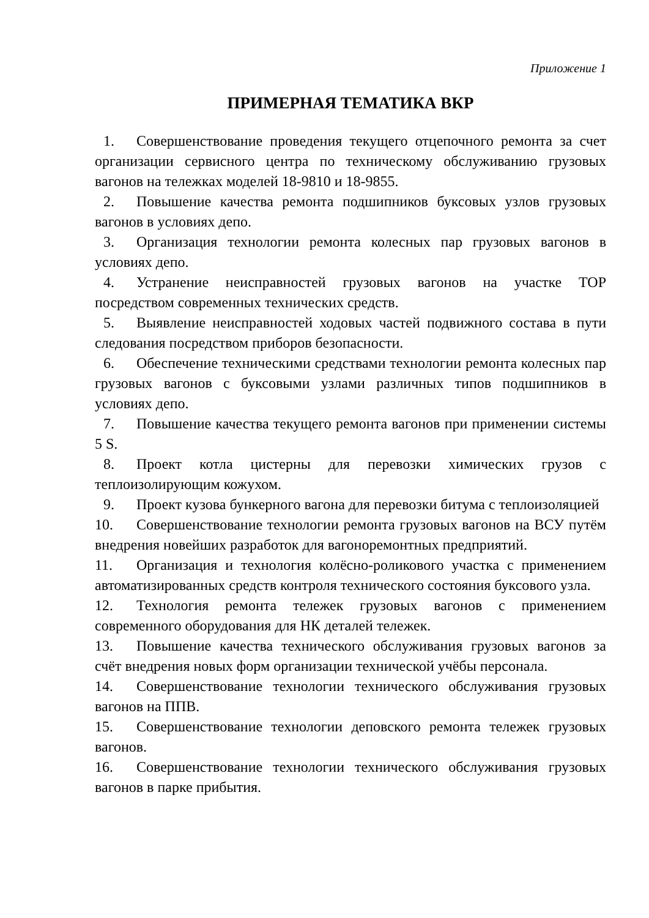Приложение 1
ПРИМЕРНАЯ ТЕМАТИКА ВКР
1. Совершенствование проведения текущего отцепочного ремонта за счет организации сервисного центра по техническому обслуживанию грузовых вагонов на тележках моделей 18-9810 и 18-9855.
2. Повышение качества ремонта подшипников буксовых узлов грузовых вагонов в условиях депо.
3. Организация технологии ремонта колесных пар грузовых вагонов в условиях депо.
4. Устранение неисправностей грузовых вагонов на участке ТОР посредством современных технических средств.
5. Выявление неисправностей ходовых частей подвижного состава в пути следования посредством приборов безопасности.
6. Обеспечение техническими средствами технологии ремонта колесных пар грузовых вагонов с буксовыми узлами различных типов подшипников в условиях депо.
7. Повышение качества текущего ремонта вагонов при применении системы 5 S.
8. Проект котла цистерны для перевозки химических грузов с теплоизолирующим кожухом.
9. Проект кузова бункерного вагона для перевозки битума с теплоизоляцией
10. Совершенствование технологии ремонта грузовых вагонов на ВСУ путём внедрения новейших разработок для вагоноремонтных предприятий.
11. Организация и технология колёсно-роликового участка с применением автоматизированных средств контроля технического состояния буксового узла.
12. Технология ремонта тележек грузовых вагонов с применением современного оборудования для НК деталей тележек.
13. Повышение качества технического обслуживания грузовых вагонов за счёт внедрения новых форм организации технической учёбы персонала.
14. Совершенствование технологии технического обслуживания грузовых вагонов на ППВ.
15. Совершенствование технологии деповского ремонта тележек грузовых вагонов.
16. Совершенствование технологии технического обслуживания грузовых вагонов в парке прибытия.